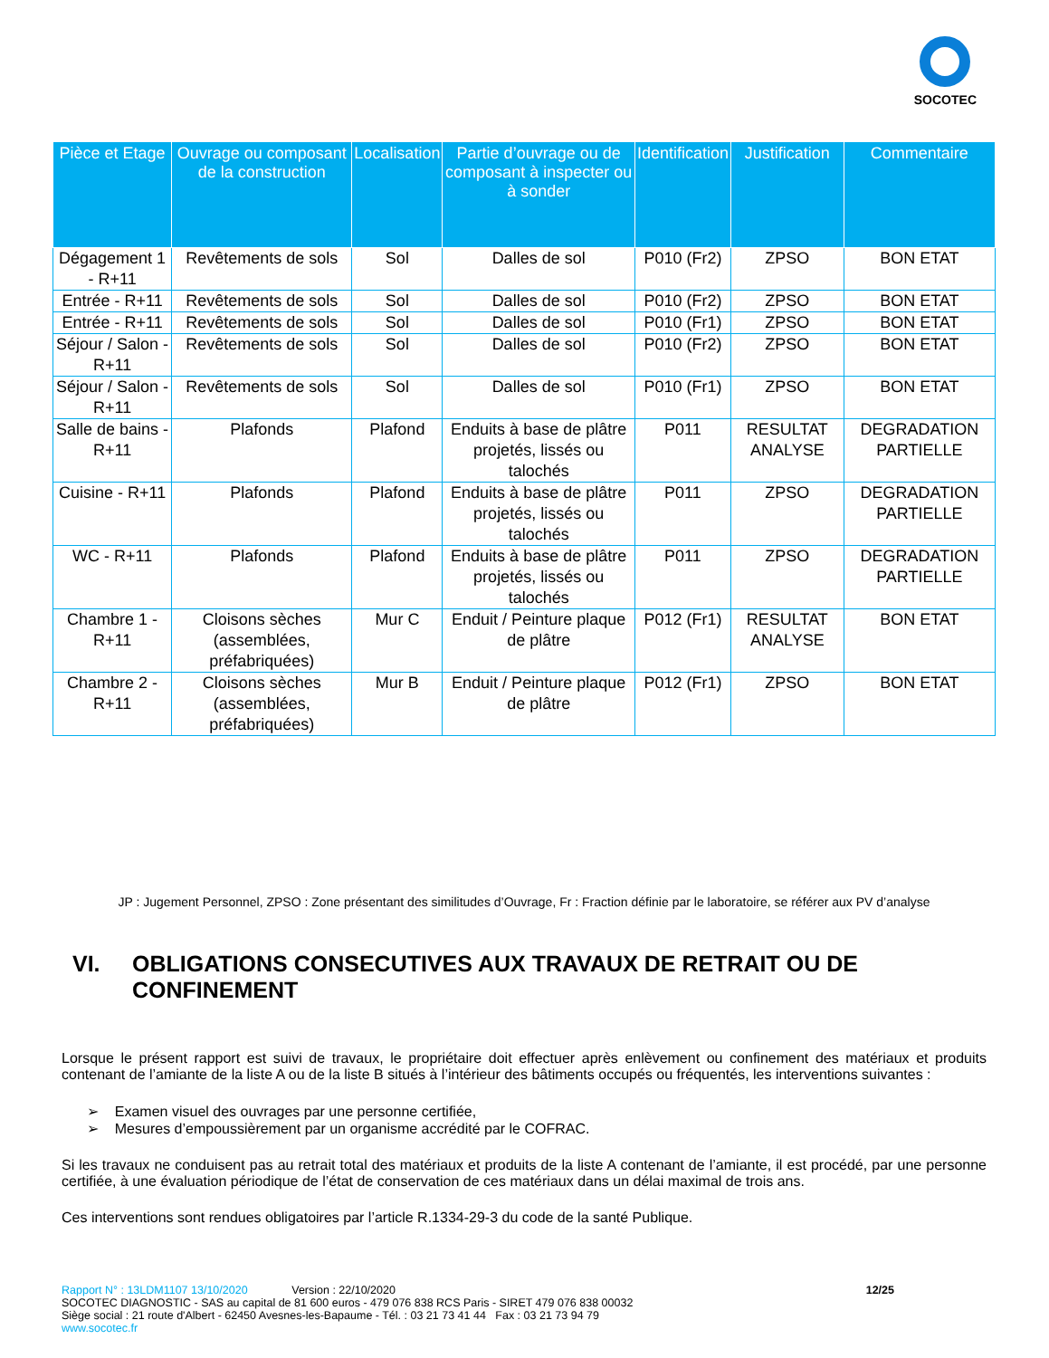SOCOTEC
| Pièce et Etage | Ouvrage ou composant de la construction | Localisation | Partie d’ouvrage ou de composant à inspecter ou à sonder | Identification | Justification | Commentaire |
| --- | --- | --- | --- | --- | --- | --- |
| Dégagement 1 - R+11 | Revêtements de sols | Sol | Dalles de sol | P010 (Fr2) | ZPSO | BON ETAT |
| Entrée - R+11 | Revêtements de sols | Sol | Dalles de sol | P010 (Fr2) | ZPSO | BON ETAT |
| Entrée - R+11 | Revêtements de sols | Sol | Dalles de sol | P010 (Fr1) | ZPSO | BON ETAT |
| Séjour / Salon - R+11 | Revêtements de sols | Sol | Dalles de sol | P010 (Fr2) | ZPSO | BON ETAT |
| Séjour / Salon - R+11 | Revêtements de sols | Sol | Dalles de sol | P010 (Fr1) | ZPSO | BON ETAT |
| Salle de bains - R+11 | Plafonds | Plafond | Enduits à base de plâtre projetés, lissés ou talochés | P011 | RESULTAT ANALYSE | DEGRADATION PARTIELLE |
| Cuisine - R+11 | Plafonds | Plafond | Enduits à base de plâtre projetés, lissés ou talochés | P011 | ZPSO | DEGRADATION PARTIELLE |
| WC - R+11 | Plafonds | Plafond | Enduits à base de plâtre projetés, lissés ou talochés | P011 | ZPSO | DEGRADATION PARTIELLE |
| Chambre 1 - R+11 | Cloisons sèches (assemblées, préfabriquées) | Mur C | Enduit / Peinture plaque de plâtre | P012 (Fr1) | RESULTAT ANALYSE | BON ETAT |
| Chambre 2 - R+11 | Cloisons sèches (assemblées, préfabriquées) | Mur B | Enduit / Peinture plaque de plâtre | P012 (Fr1) | ZPSO | BON ETAT |
JP : Jugement Personnel, ZPSO : Zone présentant des similitudes d’Ouvrage, Fr : Fraction définie par le laboratoire, se référer aux PV d’analyse
VI. OBLIGATIONS CONSECUTIVES AUX TRAVAUX DE RETRAIT OU DE CONFINEMENT
Lorsque le présent rapport est suivi de travaux, le propriétaire doit effectuer après enlèvement ou confinement des matériaux et produits contenant de l’amiante de la liste A ou de la liste B situés à l’intérieur des bâtiments occupés ou fréquentés, les interventions suivantes :
➢ Examen visuel des ouvrages par une personne certifiée,
➢ Mesures d’empoussièrement par un organisme accrédité par le COFRAC.
Si les travaux ne conduisent pas au retrait total des matériaux et produits de la liste A contenant de l’amiante, il est procédé, par une personne certifiée, à une évaluation périodique de l’état de conservation de ces matériaux dans un délai maximal de trois ans.
Ces interventions sont rendues obligatoires par l’article R.1334-29-3 du code de la santé Publique.
Rapport N° : 13LDM1107 13/10/2020 Version : 22/10/2020 12/25
SOCOTEC DIAGNOSTIC - SAS au capital de 81 600 euros - 479 076 838 RCS Paris - SIRET 479 076 838 00032
Siège social : 21 route d'Albert - 62450 Avesnes-les-Bapaume - Tél. : 03 21 73 41 44 Fax : 03 21 73 94 79
www.socotec.fr